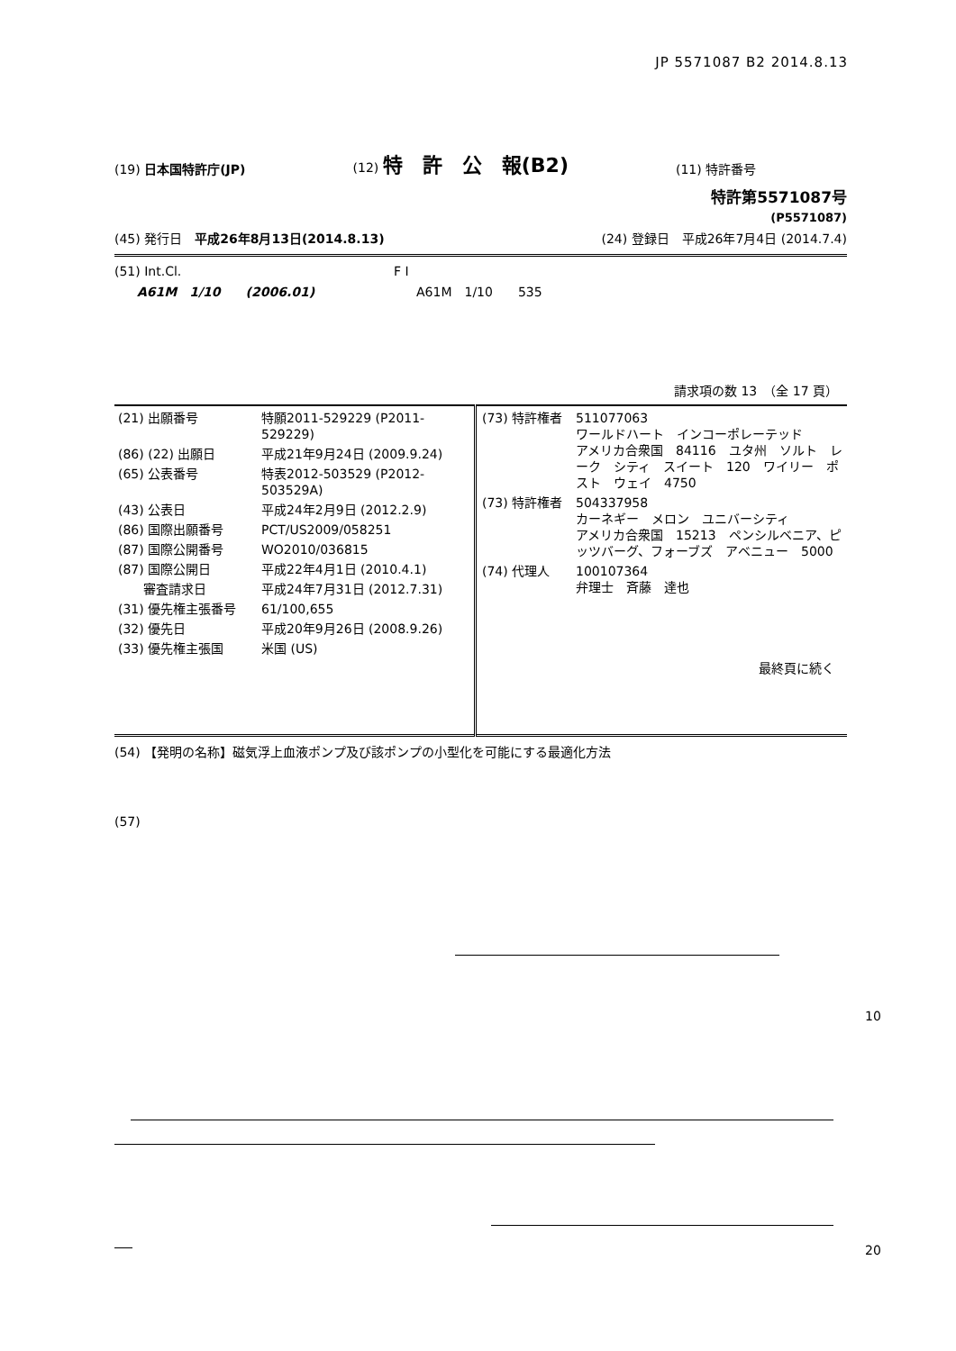JP 5571087 B2 2014.8.13
(19) 日本国特許庁(JP)
(12) 特　許　公　報(B2)
(11) 特許番号
特許第5571087号
(P5571087)
(45) 発行日　平成26年8月13日(2014.8.13)
(24) 登録日　平成26年7月4日 (2014.7.4)
(51) Int.Cl. F I
A61M　1/10　　(2006.01) A61M　1/10　　535
請求項の数 13　（全 17 頁）
| / (21) 出願番号 / 特願2011-529229 (P2011-529229) / / (86) (22) 出願日 / 平成21年9月24日 (2009.9.24) / / (65) 公表番号 / 特表2012-503529 (P2012-503529A) / / (43) 公表日 / 平成24年2月9日 (2012.2.9) / / (86) 国際出願番号 / PCT/US2009/058251 / / (87) 国際公開番号 / WO2010/036815 / / (87) 国際公開日 / 平成22年4月1日 (2010.4.1) / / 審査請求日 / 平成24年7月31日 (2012.7.31) / / (31) 優先権主張番号 / 61/100,655 / / (32) 優先日 / 平成20年9月26日 (2008.9.26) / / (33) 優先権主張国 / 米国 (US) / | / (73) 特許権者 / 511077063 ワールドハート インコーポレーテッド アメリカ合衆国 84116 ユタ州 ソルト レーク シティ スイート 120 ワイリー ポスト ウェイ 4750 / / (73) 特許権者 / 504337958 カーネギー メロン ユニバーシティ アメリカ合衆国 15213 ペンシルベニア、ピッツバーグ、フォーブズ アベニュー 5000 / / (74) 代理人 / 100107364 弁理士 斉藤 達也 / 最終頁に続く |
(54) 【発明の名称】磁気浮上血液ポンプ及び該ポンプの小型化を可能にする最適化方法
(57)
10
20